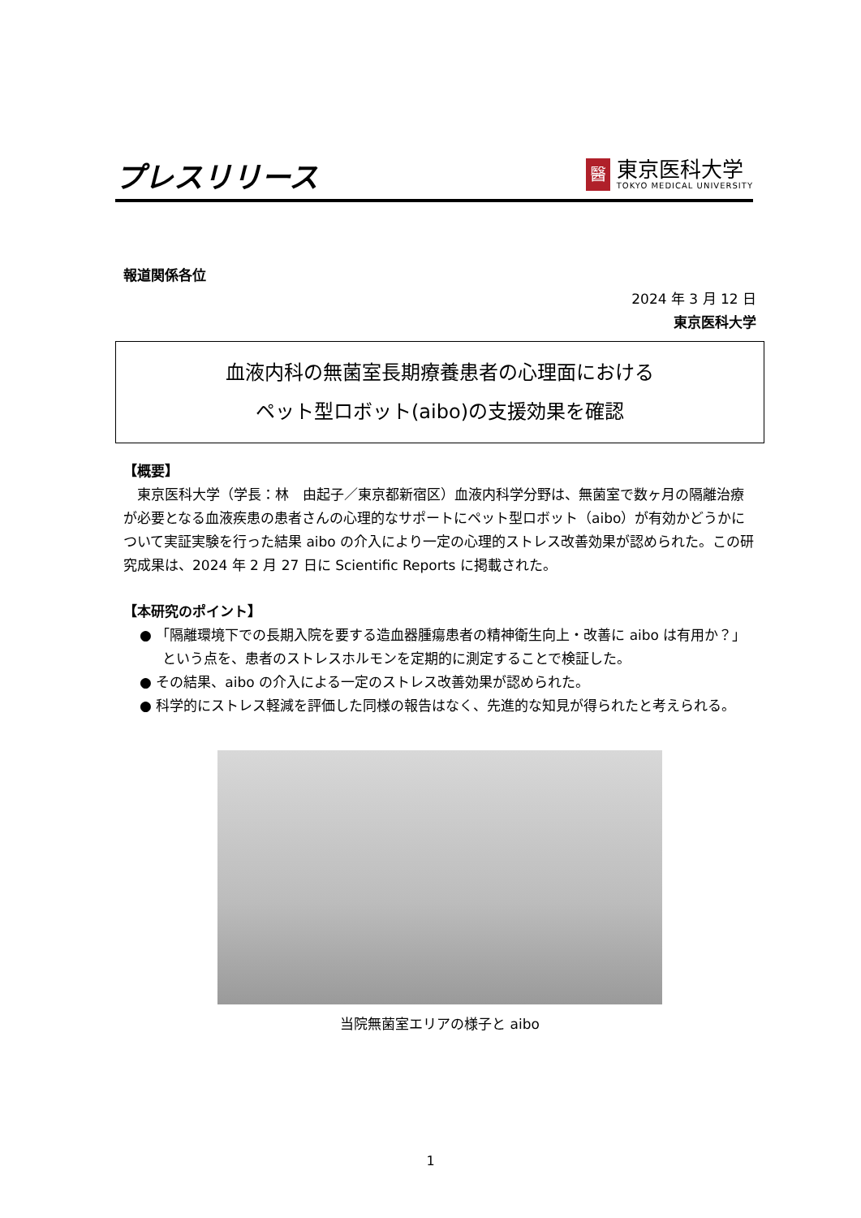プレスリリース
醫
東京医科大学
TOKYO MEDICAL UNIVERSITY
報道関係各位
2024 年 3 月 12 日
東京医科大学
血液内科の無菌室長期療養患者の心理面における
ペット型ロボット(aibo)の支援効果を確認
【概要】
　東京医科大学（学長：林　由起子／東京都新宿区）血液内科学分野は、無菌室で数ヶ月の隔離治療が必要となる血液疾患の患者さんの心理的なサポートにペット型ロボット（aibo）が有効かどうかについて実証実験を行った結果 aibo の介入により一定の心理的ストレス改善効果が認められた。この研究成果は、2024 年 2 月 27 日に Scientific Reports に掲載された。
【本研究のポイント】
● 「隔離環境下での長期入院を要する造血器腫瘍患者の精神衛生向上・改善に aibo は有用か？」という点を、患者のストレスホルモンを定期的に測定することで検証した。
● その結果、aibo の介入による一定のストレス改善効果が認められた。
● 科学的にストレス軽減を評価した同様の報告はなく、先進的な知見が得られたと考えられる。
当院無菌室エリアの様子と aibo
1